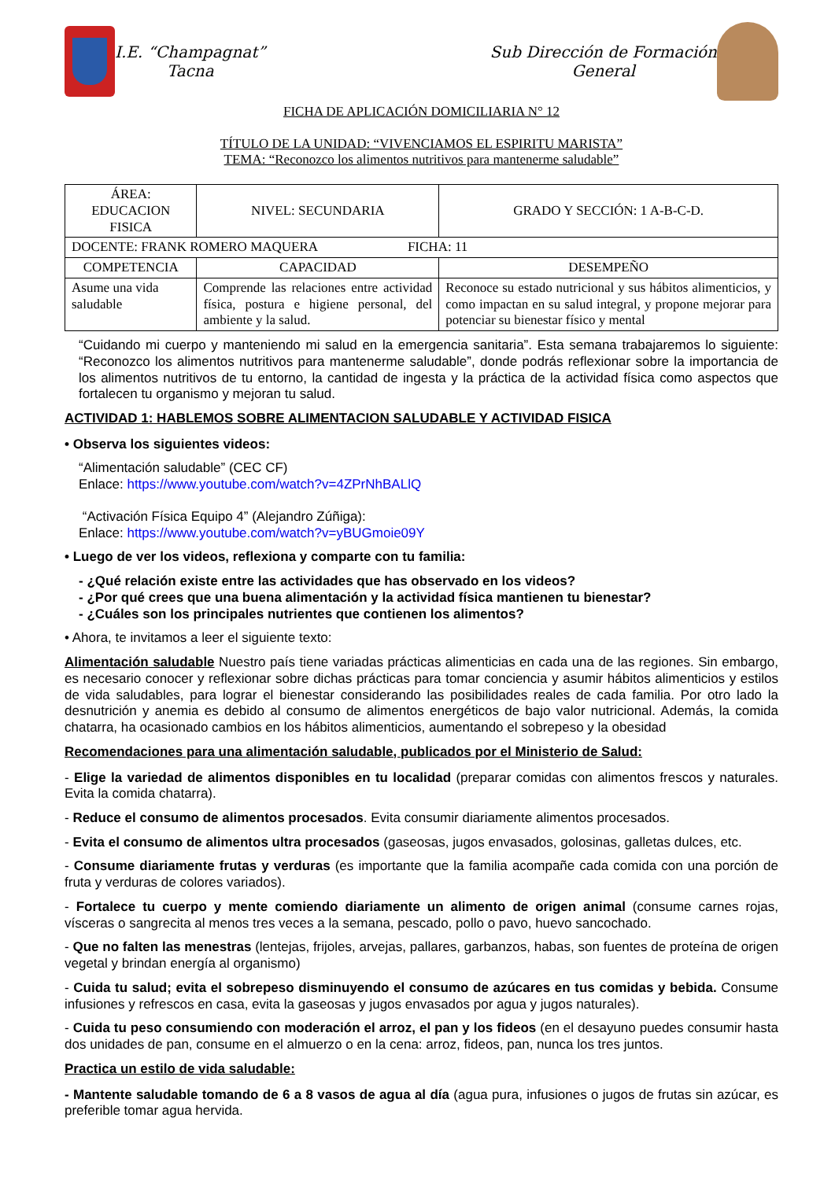I.E. “Champagnat”
Tacna
Sub Dirección de Formación
General
FICHA DE APLICACIÓN DOMICILIARIA N° 12
TÍTULO DE LA UNIDAD: “VIVENCIAMOS EL ESPIRITU MARISTA”
TEMA: “Reconozco los alimentos nutritivos para mantenerme saludable”
| ÁREA: EDUCACION FISICA | | NIVEL: SECUNDARIA | GRADO Y SECCIÓN: 1 A-B-C-D. |
| DOCENTE: FRANK ROMERO MAQUERA FICHA: 11 | | | |
| COMPETENCIA | CAPACIDAD | | DESEMPEÑO |
| Asume una vida saludable | Comprende las relaciones entre actividad física, postura e higiene personal, del ambiente y la salud. | | Reconoce su estado nutricional y sus hábitos alimenticios, y como impactan en su salud integral, y propone mejorar para potenciar su bienestar físico y mental |
“Cuidando mi cuerpo y manteniendo mi salud en la emergencia sanitaria”. Esta semana trabajaremos lo siguiente: “Reconozco los alimentos nutritivos para mantenerme saludable”, donde podrás reflexionar sobre la importancia de los alimentos nutritivos de tu entorno, la cantidad de ingesta y la práctica de la actividad física como aspectos que fortalecen tu organismo y mejoran tu salud.
ACTIVIDAD 1: HABLEMOS SOBRE ALIMENTACION SALUDABLE Y ACTIVIDAD FISICA
• Observa los siguientes videos:
“Alimentación saludable” (CEC CF)
Enlace: https://www.youtube.com/watch?v=4ZPrNhBALlQ
“Activación Física Equipo 4” (Alejandro Zúñiga):
Enlace: https://www.youtube.com/watch?v=yBUGmoie09Y
• Luego de ver los videos, reflexiona y comparte con tu familia:
- ¿Qué relación existe entre las actividades que has observado en los videos?
- ¿Por qué crees que una buena alimentación y la actividad física mantienen tu bienestar?
- ¿Cuáles son los principales nutrientes que contienen los alimentos?
• Ahora, te invitamos a leer el siguiente texto:
Alimentación saludable Nuestro país tiene variadas prácticas alimenticias en cada una de las regiones. Sin embargo, es necesario conocer y reflexionar sobre dichas prácticas para tomar conciencia y asumir hábitos alimenticios y estilos de vida saludables, para lograr el bienestar considerando las posibilidades reales de cada familia. Por otro lado la desnutrición y anemia es debido al consumo de alimentos energéticos de bajo valor nutricional. Además, la comida chatarra, ha ocasionado cambios en los hábitos alimenticios, aumentando el sobrepeso y la obesidad
Recomendaciones para una alimentación saludable, publicados por el Ministerio de Salud:
- Elige la variedad de alimentos disponibles en tu localidad (preparar comidas con alimentos frescos y naturales. Evita la comida chatarra).
- Reduce el consumo de alimentos procesados. Evita consumir diariamente alimentos procesados.
- Evita el consumo de alimentos ultra procesados (gaseosas, jugos envasados, golosinas, galletas dulces, etc.
- Consume diariamente frutas y verduras (es importante que la familia acompañe cada comida con una porción de fruta y verduras de colores variados).
- Fortalece tu cuerpo y mente comiendo diariamente un alimento de origen animal (consume carnes rojas, vísceras o sangrecita al menos tres veces a la semana, pescado, pollo o pavo, huevo sancochado.
- Que no falten las menestras (lentejas, frijoles, arvejas, pallares, garbanzos, habas, son fuentes de proteína de origen vegetal y brindan energía al organismo)
- Cuida tu salud; evita el sobrepeso disminuyendo el consumo de azúcares en tus comidas y bebida. Consume infusiones y refrescos en casa, evita la gaseosas y jugos envasados por agua y jugos naturales).
- Cuida tu peso consumiendo con moderación el arroz, el pan y los fideos (en el desayuno puedes consumir hasta dos unidades de pan, consume en el almuerzo o en la cena: arroz, fideos, pan, nunca los tres juntos.
Practica un estilo de vida saludable:
- Mantente saludable tomando de 6 a 8 vasos de agua al día (agua pura, infusiones o jugos de frutas sin azúcar, es preferible tomar agua hervida.